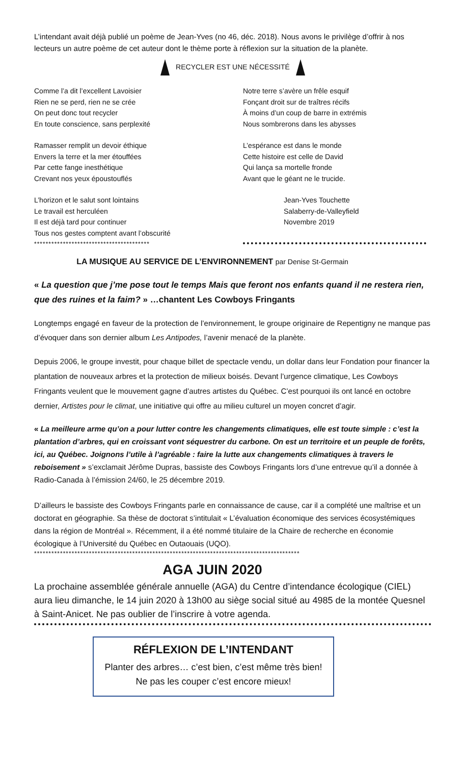L’intendant avait déjà publié un poème de Jean-Yves (no 46, déc. 2018). Nous avons le privilège d’offrir à nos lecteurs un autre poème de cet auteur dont le thème porte à réflexion sur la situation de la planète.
RECYCLER EST UNE NÉCESSITÉ
Comme l’a dit l’excellent Lavoisier
Rien ne se perd, rien ne se crée
On peut donc tout recycler
En toute conscience, sans perplexité
Ramasser remplit un devoir éthique
Envers la terre et la mer étouffées
Par cette fange inesthétique
Crevant nos yeux époustouflés
L’horizon et le salut sont lointains
Le travail est herculéen
Il est déjà tard pour continuer
Tous nos gestes comptent avant l’obscurité
****************************************
Notre terre s’avère un frêle esquif
Fonçant droit sur de traîtres récifs
À moins d’un coup de barre in extrémis
Nous sombrerons dans les abysses
L’espérance est dans le monde
Cette histoire est celle de David
Qui lança sa mortelle fronde
Avant que le géant ne le trucide.
Jean-Yves Touchette
Salaberry-de-Valleyfield
Novembre 2019
LA MUSIQUE AU SERVICE DE L’ENVIRONNEMENT par Denise St-Germain
« La question que j’me pose tout le temps Mais que feront nos enfants quand il ne restera rien, que des ruines et la faim? » …chantent Les Cowboys Fringants
Longtemps engagé en faveur de la protection de l’environnement, le groupe originaire de Repentigny ne manque pas d’évoquer dans son dernier album Les Antipodes, l’avenir menacé de la planète.
Depuis 2006, le groupe investit, pour chaque billet de spectacle vendu, un dollar dans leur Fondation pour financer la plantation de nouveaux arbres et la protection de milieux boisés. Devant l’urgence climatique, Les Cowboys Fringants veulent que le mouvement gagne d’autres artistes du Québec. C’est pourquoi ils ont lancé en octobre dernier, Artistes pour le climat, une initiative qui offre au milieu culturel un moyen concret d’agir.
« La meilleure arme qu’on a pour lutter contre les changements climatiques, elle est toute simple : c’est la plantation d’arbres, qui en croissant vont séquestrer du carbone. On est un territoire et un peuple de forêts, ici, au Québec. Joignons l’utile à l’agréable : faire la lutte aux changements climatiques à travers le reboisement » s’exclamait Jérôme Dupras, bassiste des Cowboys Fringants lors d’une entrevue qu’il a donnée à Radio-Canada à l’émission 24/60, le 25 décembre 2019.
D’ailleurs le bassiste des Cowboys Fringants parle en connaissance de cause, car il a complété une maîtrise et un doctorat en géographie. Sa thèse de doctorat s’intitulait « L’évaluation économique des services écosystémiques dans la région de Montréal ». Récemment, il a été nommé titulaire de la Chaire de recherche en économie écologique à l’Université du Québec en Outaouais (UQO).
********************************************************************************************
AGA JUIN 2020
La prochaine assemblée générale annuelle (AGA) du Centre d’intendance écologique (CIEL) aura lieu dimanche, le 14 juin 2020 à 13h00 au siège social situé au 4985 de la montée Quesnel à Saint-Anicet. Ne pas oublier de l’inscrire à votre agenda.
RÉFLEXION DE L’INTENDANT
Planter des arbres… c’est bien, c’est même très bien!
Ne pas les couper c’est encore mieux!